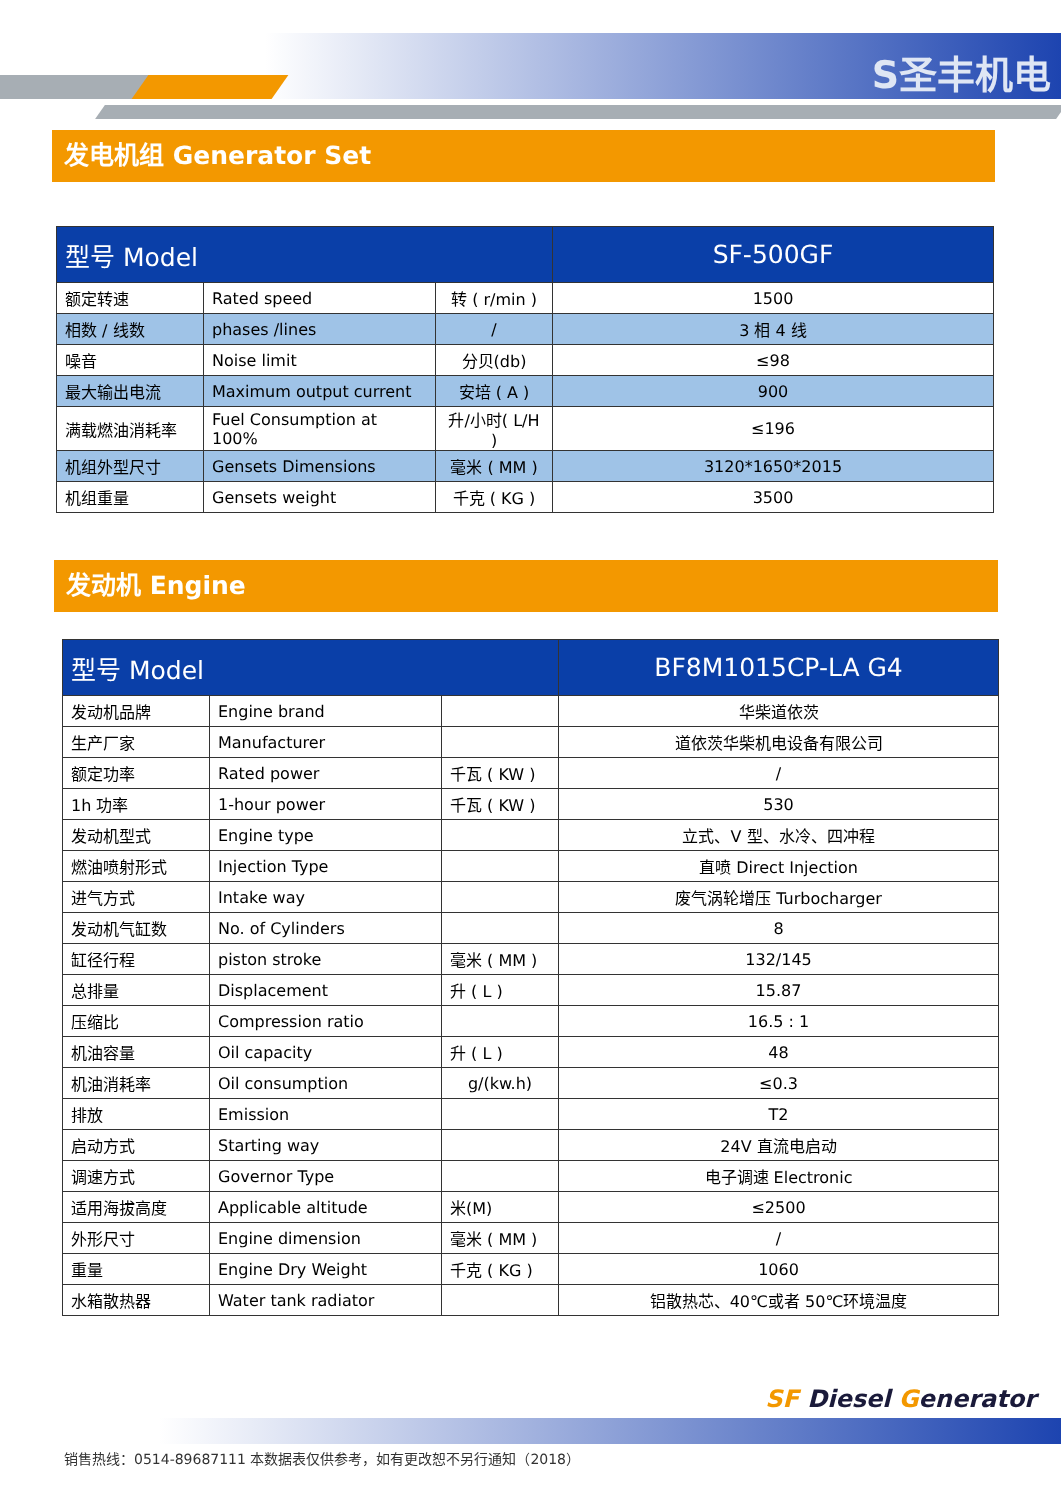S圣丰机电
发电机组 Generator Set
| 型号 Model | | | SF-500GF |
| --- | --- | --- | --- |
| 额定转速 | Rated speed | 转 ( r/min ) | 1500 |
| 相数 / 线数 | phases /lines | / | 3 相 4 线 |
| 噪音 | Noise limit | 分贝(db) | ≤98 |
| 最大输出电流 | Maximum output current | 安培 ( A ) | 900 |
| 满载燃油消耗率 | Fuel Consumption at 100% | 升/小时( L/H ) | ≤196 |
| 机组外型尺寸 | Gensets Dimensions | 毫米 ( MM ) | 3120*1650*2015 |
| 机组重量 | Gensets weight | 千克 ( KG ) | 3500 |
发动机 Engine
| 型号 Model | | | BF8M1015CP-LA G4 |
| --- | --- | --- | --- |
| 发动机品牌 | Engine brand | | 华柴道依茨 |
| 生产厂家 | Manufacturer | | 道依茨华柴机电设备有限公司 |
| 额定功率 | Rated power | 千瓦 ( KW ) | / |
| 1h 功率 | 1-hour power | 千瓦 ( KW ) | 530 |
| 发动机型式 | Engine type | | 立式、V 型、水冷、四冲程 |
| 燃油喷射形式 | Injection Type | | 直喷 Direct Injection |
| 进气方式 | Intake way | | 废气涡轮增压 Turbocharger |
| 发动机气缸数 | No. of Cylinders | | 8 |
| 缸径行程 | piston stroke | 毫米 ( MM ) | 132/145 |
| 总排量 | Displacement | 升 ( L ) | 15.87 |
| 压缩比 | Compression ratio | | 16.5 : 1 |
| 机油容量 | Oil capacity | 升 ( L ) | 48 |
| 机油消耗率 | Oil consumption | g/(kw.h) | ≤0.3 |
| 排放 | Emission | | T2 |
| 启动方式 | Starting way | | 24V 直流电启动 |
| 调速方式 | Governor Type | | 电子调速 Electronic |
| 适用海拔高度 | Applicable altitude | 米(M) | ≤2500 |
| 外形尺寸 | Engine dimension | 毫米 ( MM ) | / |
| 重量 | Engine Dry Weight | 千克 ( KG ) | 1060 |
| 水箱散热器 | Water tank radiator | | 铝散热芯、40℃或者 50℃环境温度 |
SF Diesel Generator
销售热线：0514-89687111 本数据表仅供参考，如有更改恕不另行通知（2018）